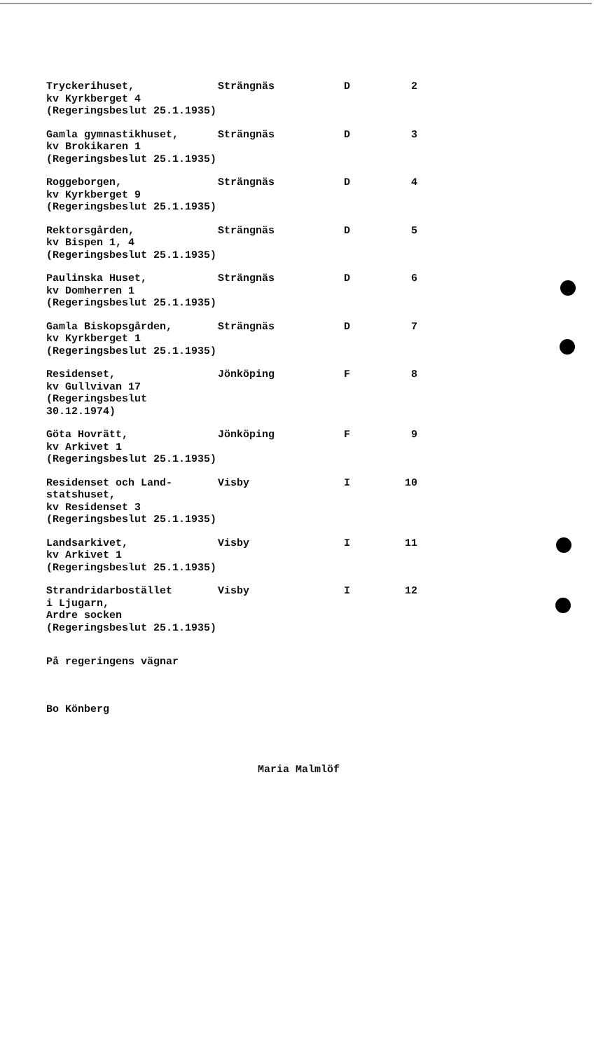| Tryckerihuset, kv Kyrkberget 4 (Regeringsbeslut 25.1.1935) | Strängnäs | D | 2 |
| Gamla gymnastikhuset, kv Brokikaren 1 (Regeringsbeslut 25.1.1935) | Strängnäs | D | 3 |
| Roggeborgen, kv Kyrkberget 9 (Regeringsbeslut 25.1.1935) | Strängnäs | D | 4 |
| Rektorsgården, kv Bispen 1, 4 (Regeringsbeslut 25.1.1935) | Strängnäs | D | 5 |
| Paulinska Huset, kv Domherren 1 (Regeringsbeslut 25.1.1935) | Strängnäs | D | 6 |
| Gamla Biskopsgården, kv Kyrkberget 1 (Regeringsbeslut 25.1.1935) | Strängnäs | D | 7 |
| Residenset, kv Gullvivan 17 (Regeringsbeslut 30.12.1974) | Jönköping | F | 8 |
| Göta Hovrätt, kv Arkivet 1 (Regeringsbeslut 25.1.1935) | Jönköping | F | 9 |
| Residenset och Land- statshuset, kv Residenset 3 (Regeringsbeslut 25.1.1935) | Visby | I | 10 |
| Landsarkivet, kv Arkivet 1 (Regeringsbeslut 25.1.1935) | Visby | I | 11 |
| Strandridarbostället i Ljugarn, Ardre socken (Regeringsbeslut 25.1.1935) | Visby | I | 12 |
På regeringens vägnar
Bo Könberg
Maria Malmlöf